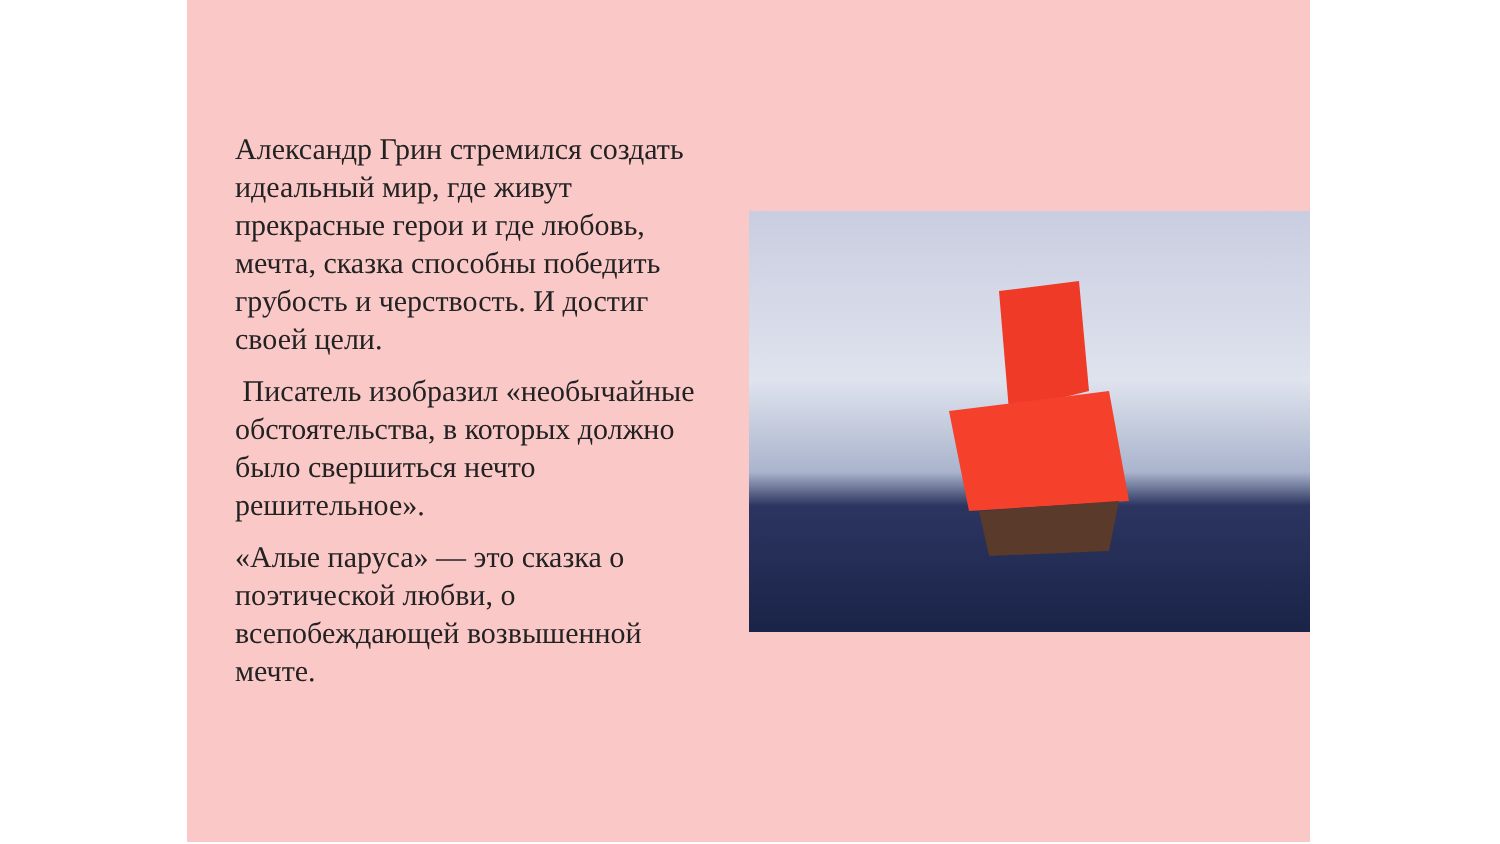Александр Грин стремился создать идеальный мир, где живут прекрасные герои и где любовь, мечта, сказка способны победить грубость и черствость. И достиг своей цели.
Писатель изобразил «необычайные обстоятельства, в которых должно было свершиться нечто решительное».
«Алые паруса» — это сказка о поэтической любви, о всепобеждающей возвышенной мечте.